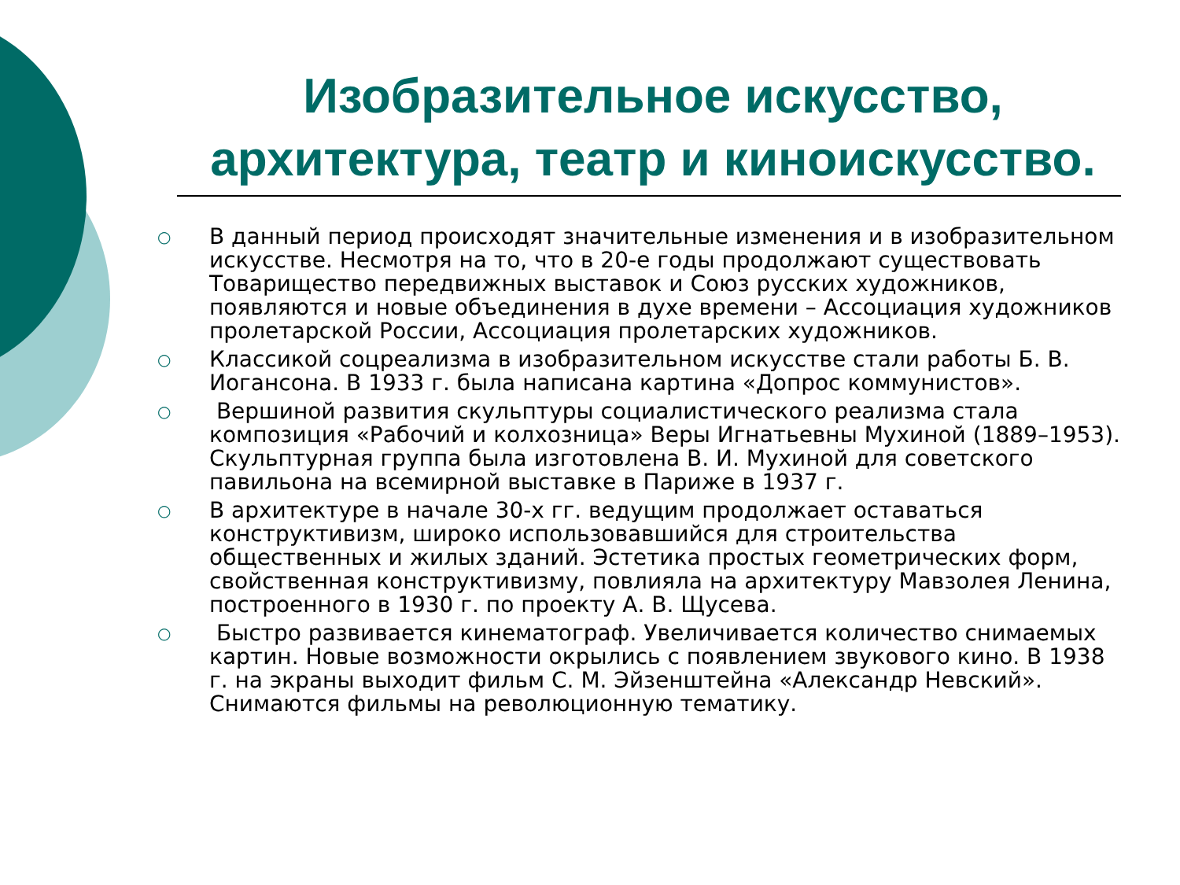Изобразительное искусство, архитектура, театр и киноискусство.
○ В данный период происходят значительные изменения и в изобразительном искусстве. Несмотря на то, что в 20-е годы продолжают существовать Товарищество передвижных выставок и Союз русских художников, появляются и новые объединения в духе времени – Ассоциация художников пролетарской России, Ассоциация пролетарских художников.
○ Классикой соцреализма в изобразительном искусстве стали работы Б. В. Иогансона. В 1933 г. была написана картина «Допрос коммунистов».
○ Вершиной развития скульптуры социалистического реализма стала композиция «Рабочий и колхозница» Веры Игнатьевны Мухиной (1889–1953). Скульптурная группа была изготовлена В. И. Мухиной для советского павильона на всемирной выставке в Париже в 1937 г.
○ В архитектуре в начале 30-х гг. ведущим продолжает оставаться конструктивизм, широко использовавшийся для строительства общественных и жилых зданий. Эстетика простых геометрических форм, свойственная конструктивизму, повлияла на архитектуру Мавзолея Ленина, построенного в 1930 г. по проекту А. В. Щусева.
○ Быстро развивается кинематограф. Увеличивается количество снимаемых картин. Новые возможности окрылись с появлением звукового кино. В 1938 г. на экраны выходит фильм С. М. Эйзенштейна «Александр Невский». Снимаются фильмы на революционную тематику.